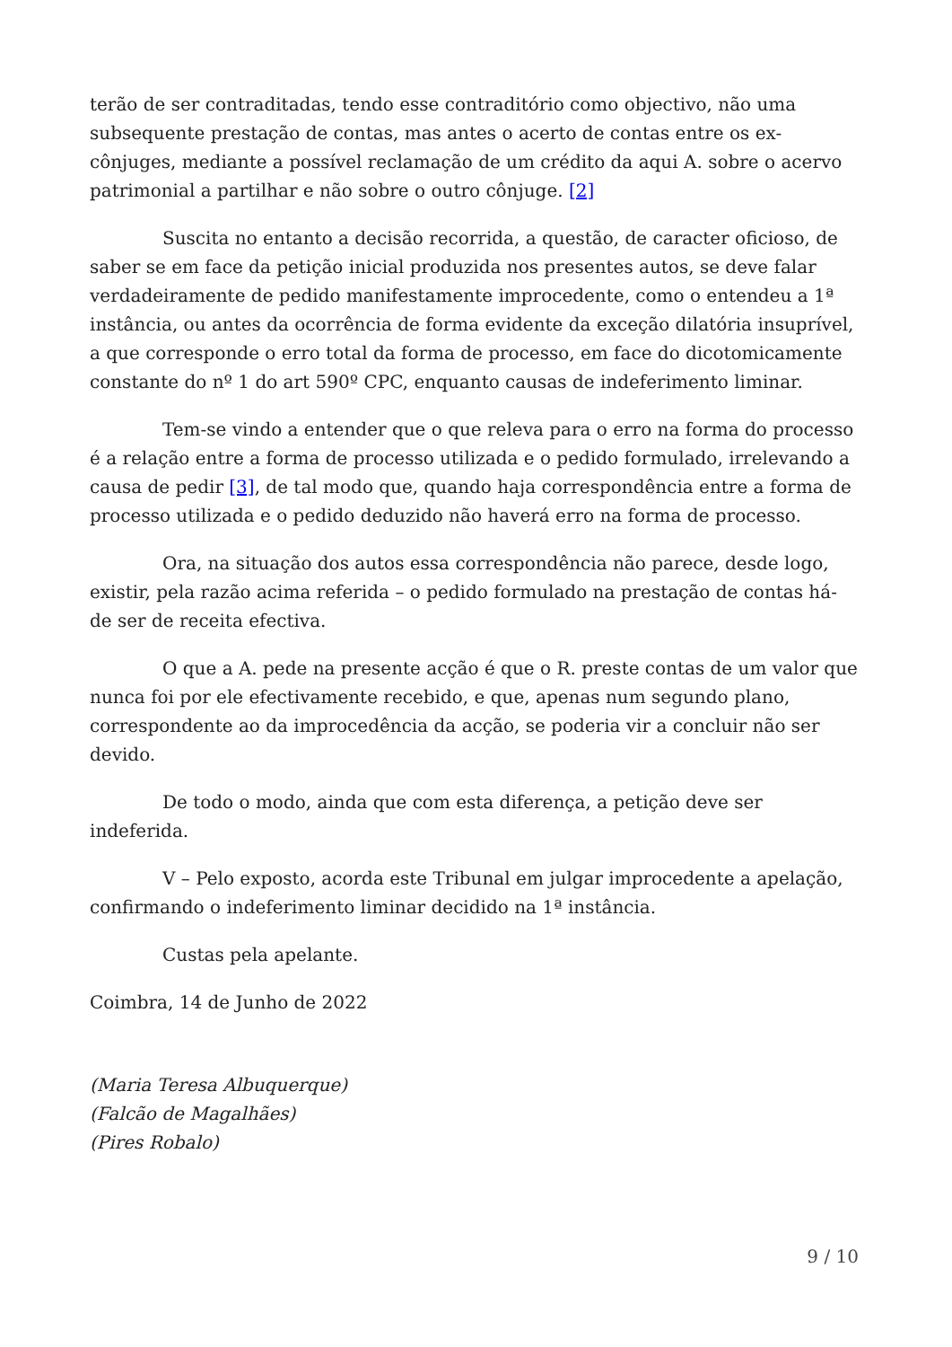terão de ser contraditadas, tendo esse contraditório como objectivo, não uma subsequente prestação de contas, mas antes o acerto de contas entre os ex-cônjuges, mediante a possível reclamação de um crédito da aqui A. sobre o acervo patrimonial a partilhar e não sobre o outro cônjuge. [2]
Suscita no entanto a decisão recorrida, a questão, de caracter oficioso, de saber se em face da petição inicial produzida nos presentes autos, se deve falar verdadeiramente de pedido manifestamente improcedente, como o entendeu a 1ª instância, ou antes da ocorrência de forma evidente da exceção dilatória insuprível, a que corresponde o erro total da forma de processo, em face do dicotomicamente constante do nº 1 do art 590º CPC, enquanto causas de indeferimento liminar.
Tem-se vindo a entender que o que releva para o erro na forma do processo é a relação entre a forma de processo utilizada e o pedido formulado, irrelevando a causa de pedir [3], de tal modo que, quando haja correspondência entre a forma de processo utilizada e o pedido deduzido não haverá erro na forma de processo.
Ora, na situação dos autos essa correspondência não parece, desde logo, existir, pela razão acima referida – o pedido formulado na prestação de contas há-de ser de receita efectiva.
O que a A. pede na presente acção é que o R. preste contas de um valor que nunca foi por ele efectivamente recebido, e que, apenas num segundo plano, correspondente ao da improcedência da acção, se poderia vir a concluir não ser devido.
De todo o modo, ainda que com esta diferença, a petição deve ser indeferida.
V – Pelo exposto, acorda este Tribunal em julgar improcedente a apelação, confirmando o indeferimento liminar decidido na 1ª instância.
Custas pela apelante.
Coimbra, 14 de Junho de 2022
(Maria Teresa Albuquerque)
(Falcão de Magalhães)
(Pires Robalo)
9 / 10